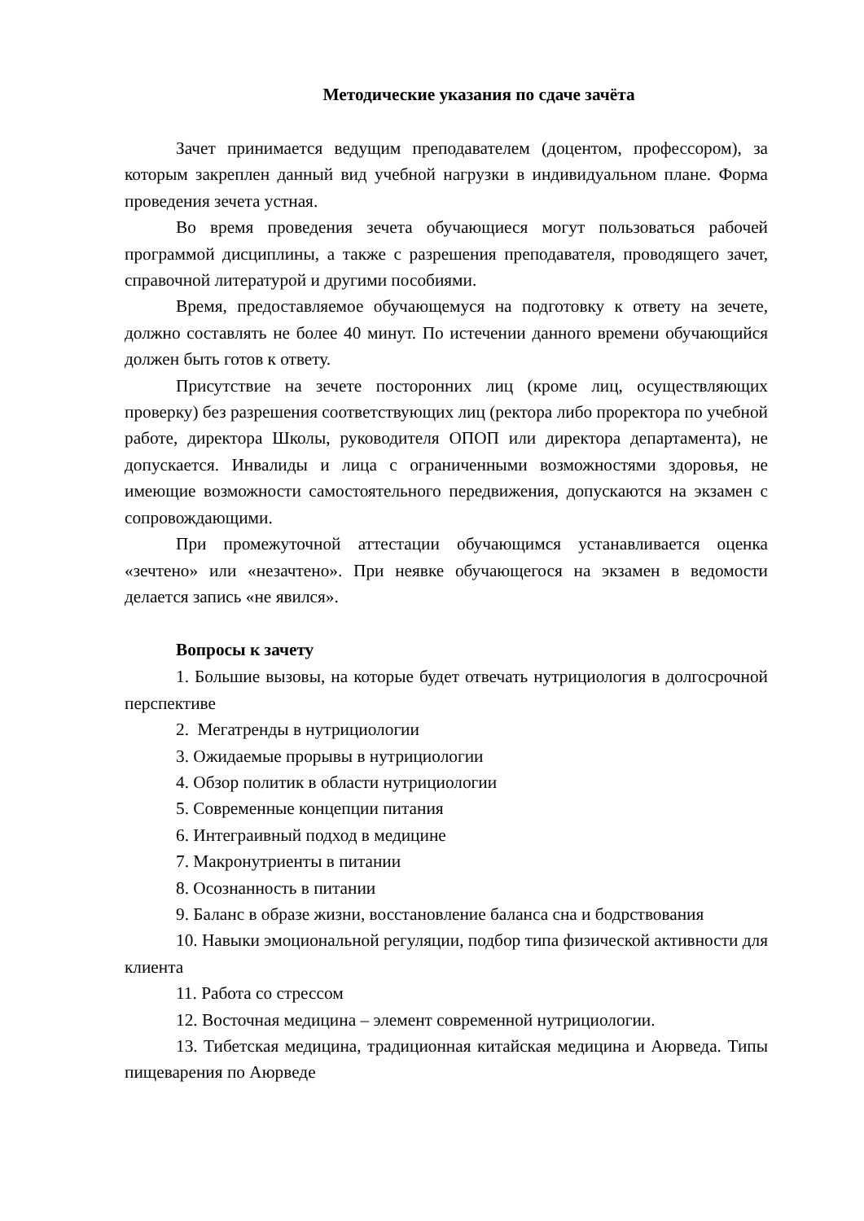Методические указания по сдаче зачёта
Зачет принимается ведущим преподавателем (доцентом, профессором), за которым закреплен данный вид учебной нагрузки в индивидуальном плане. Форма проведения зечета устная.
Во время проведения зечета обучающиеся могут пользоваться рабочей программой дисциплины, а также с разрешения преподавателя, проводящего зачет, справочной литературой и другими пособиями.
Время, предоставляемое обучающемуся на подготовку к ответу на зечете, должно составлять не более 40 минут. По истечении данного времени обучающийся должен быть готов к ответу.
Присутствие на зечете посторонних лиц (кроме лиц, осуществляющих проверку) без разрешения соответствующих лиц (ректора либо проректора по учебной работе, директора Школы, руководителя ОПОП или директора департамента), не допускается. Инвалиды и лица с ограниченными возможностями здоровья, не имеющие возможности самостоятельного передвижения, допускаются на экзамен с сопровождающими.
При промежуточной аттестации обучающимся устанавливается оценка «зечтено» или «незачтено». При неявке обучающегося на экзамен в ведомости делается запись «не явился».
Вопросы к зачету
1. Большие вызовы, на которые будет отвечать нутрициология в долгосрочной перспективе
2. Мегатренды в нутрициологии
3. Ожидаемые прорывы в нутрициологии
4. Обзор политик в области нутрициологии
5. Современные концепции питания
6. Интеграивный подход в медицине
7. Макронутриенты в питании
8. Осознанность в питании
9. Баланс в образе жизни, восстановление баланса сна и бодрствования
10. Навыки эмоциональной регуляции, подбор типа физической активности для клиента
11. Работа со стрессом
12. Восточная медицина – элемент современной нутрициологии.
13. Тибетская медицина, традиционная китайская медицина и Аюрведа. Типы пищеварения по Аюрведе